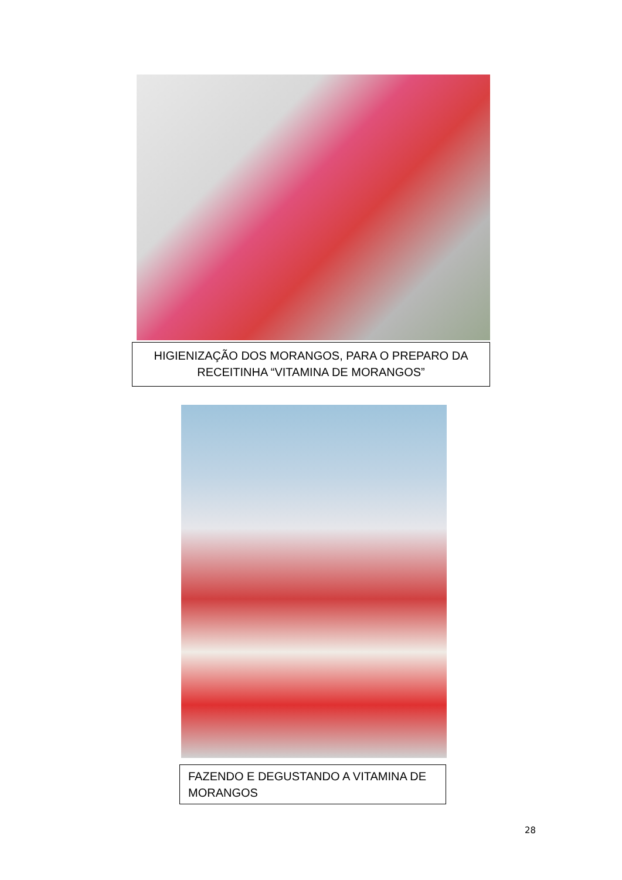HIGIENIZAÇÃO DOS MORANGOS, PARA O PREPARO DA RECEITINHA “VITAMINA DE MORANGOS”
FAZENDO E DEGUSTANDO A VITAMINA DE MORANGOS
28